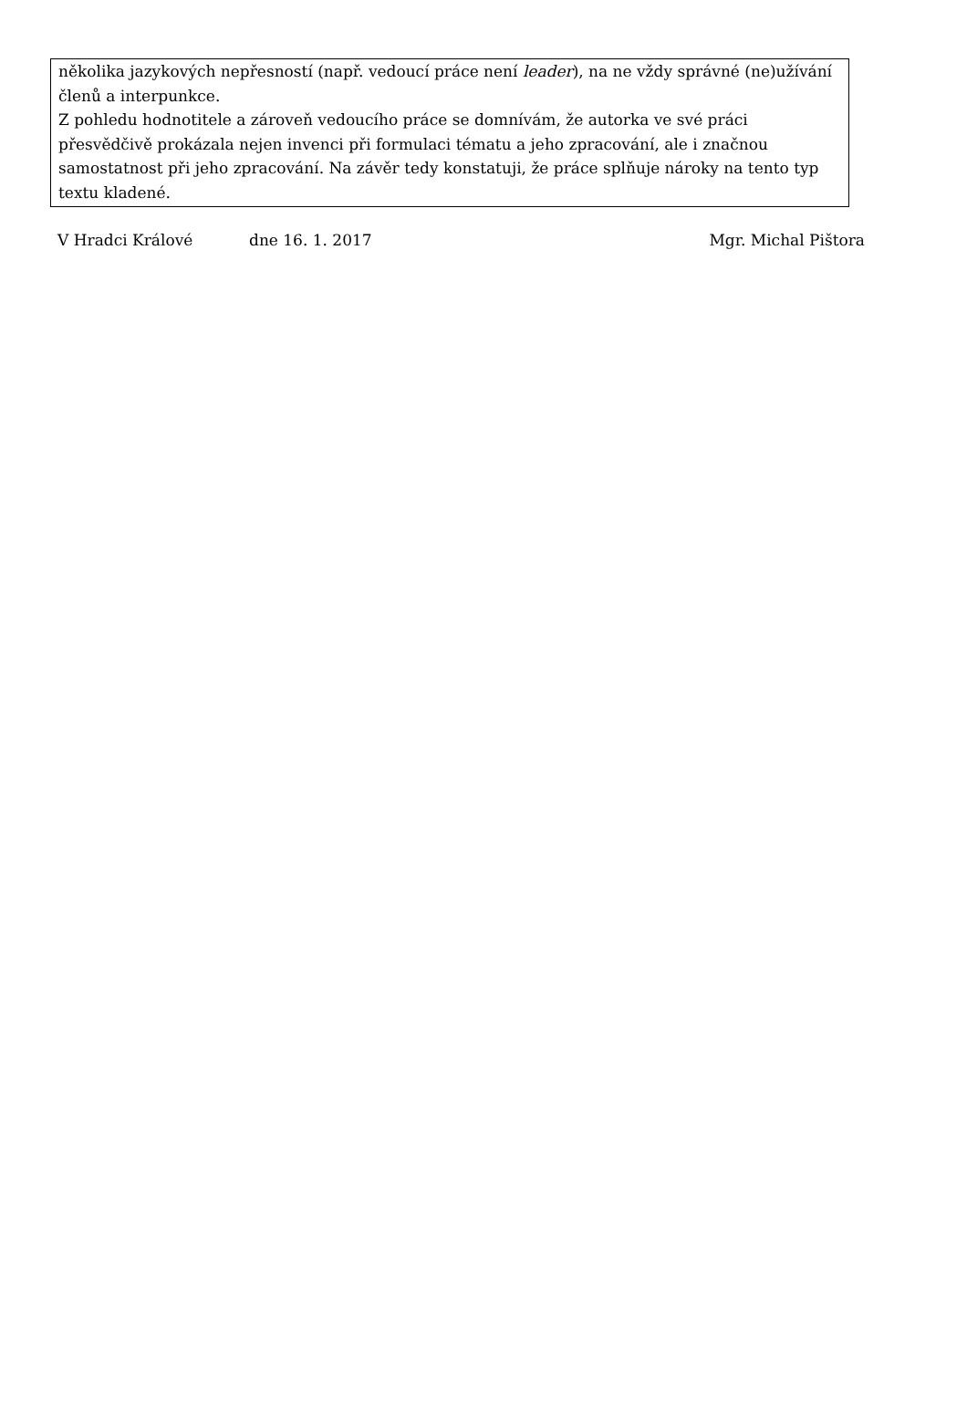několika jazykových nepřesností (např. vedoucí práce není leader), na ne vždy správné (ne)užívání členů a interpunkce.
Z pohledu hodnotitele a zároveň vedoucího práce se domnívám, že autorka ve své práci přesvědčivě prokázala nejen invenci při formulaci tématu a jeho zpracování, ale i značnou samostatnost při jeho zpracování. Na závěr tedy konstatuji, že práce splňuje nároky na tento typ textu kladené.
V Hradci Králové dne 16. 1. 2017 Mgr. Michal Pištora